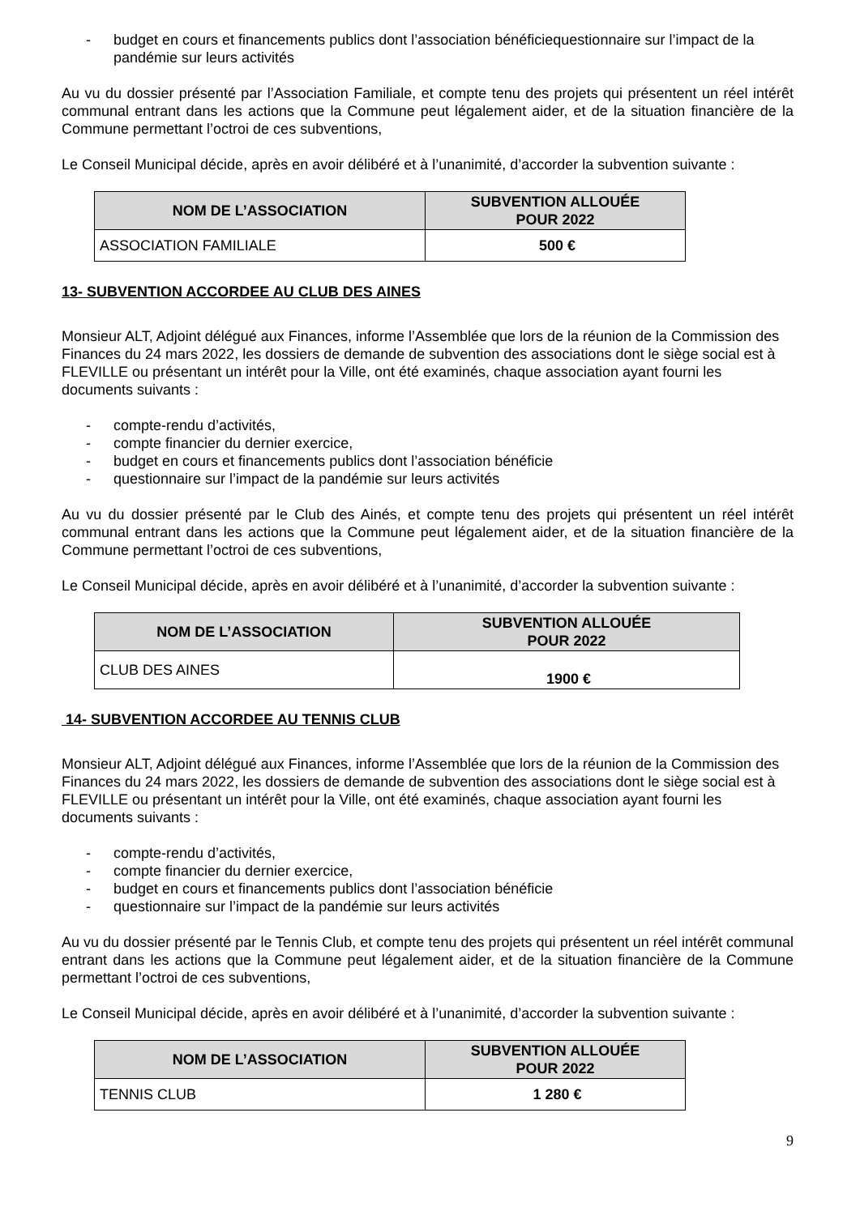- budget en cours et financements publics dont l’association bénéficiequestionnaire sur l’impact de la pandémie sur leurs activités
Au vu du dossier présenté par l’Association Familiale, et compte tenu des projets qui présentent un réel intérêt communal entrant dans les actions que la Commune peut légalement aider, et de la situation financière de la Commune permettant l’octroi de ces subventions,
Le Conseil Municipal décide, après en avoir délibéré et à l’unanimité, d’accorder la subvention suivante :
| NOM DE L’ASSOCIATION | SUBVENTION ALLOUÉE POUR 2022 |
| --- | --- |
| ASSOCIATION FAMILIALE | 500 € |
13- SUBVENTION ACCORDEE AU CLUB DES AINES
Monsieur ALT, Adjoint délégué aux Finances, informe l’Assemblée que lors de la réunion de la Commission des Finances du 24 mars 2022, les dossiers de demande de subvention des associations dont le siège social est à FLEVILLE ou présentant un intérêt pour la Ville, ont été examinés, chaque association ayant fourni les documents suivants :
- compte-rendu d’activités,
- compte financier du dernier exercice,
- budget en cours et financements publics dont l’association bénéficie
- questionnaire sur l’impact de la pandémie sur leurs activités
Au vu du dossier présenté par le Club des Ainés, et compte tenu des projets qui présentent un réel intérêt communal entrant dans les actions que la Commune peut légalement aider, et de la situation financière de la Commune permettant l’octroi de ces subventions,
Le Conseil Municipal décide, après en avoir délibéré et à l’unanimité, d’accorder la subvention suivante :
| NOM DE L’ASSOCIATION | SUBVENTION ALLOUÉE POUR 2022 |
| --- | --- |
| CLUB DES AINES | 1900 € |
14- SUBVENTION ACCORDEE AU TENNIS CLUB
Monsieur ALT, Adjoint délégué aux Finances, informe l’Assemblée que lors de la réunion de la Commission des Finances du 24 mars 2022, les dossiers de demande de subvention des associations dont le siège social est à FLEVILLE ou présentant un intérêt pour la Ville, ont été examinés, chaque association ayant fourni les documents suivants :
- compte-rendu d’activités,
- compte financier du dernier exercice,
- budget en cours et financements publics dont l’association bénéficie
- questionnaire sur l’impact de la pandémie sur leurs activités
Au vu du dossier présenté par le Tennis Club, et compte tenu des projets qui présentent un réel intérêt communal entrant dans les actions que la Commune peut légalement aider, et de la situation financière de la Commune permettant l’octroi de ces subventions,
Le Conseil Municipal décide, après en avoir délibéré et à l’unanimité, d’accorder la subvention suivante :
| NOM DE L’ASSOCIATION | SUBVENTION ALLOUÉE POUR 2022 |
| --- | --- |
| TENNIS CLUB | 1 280 € |
9